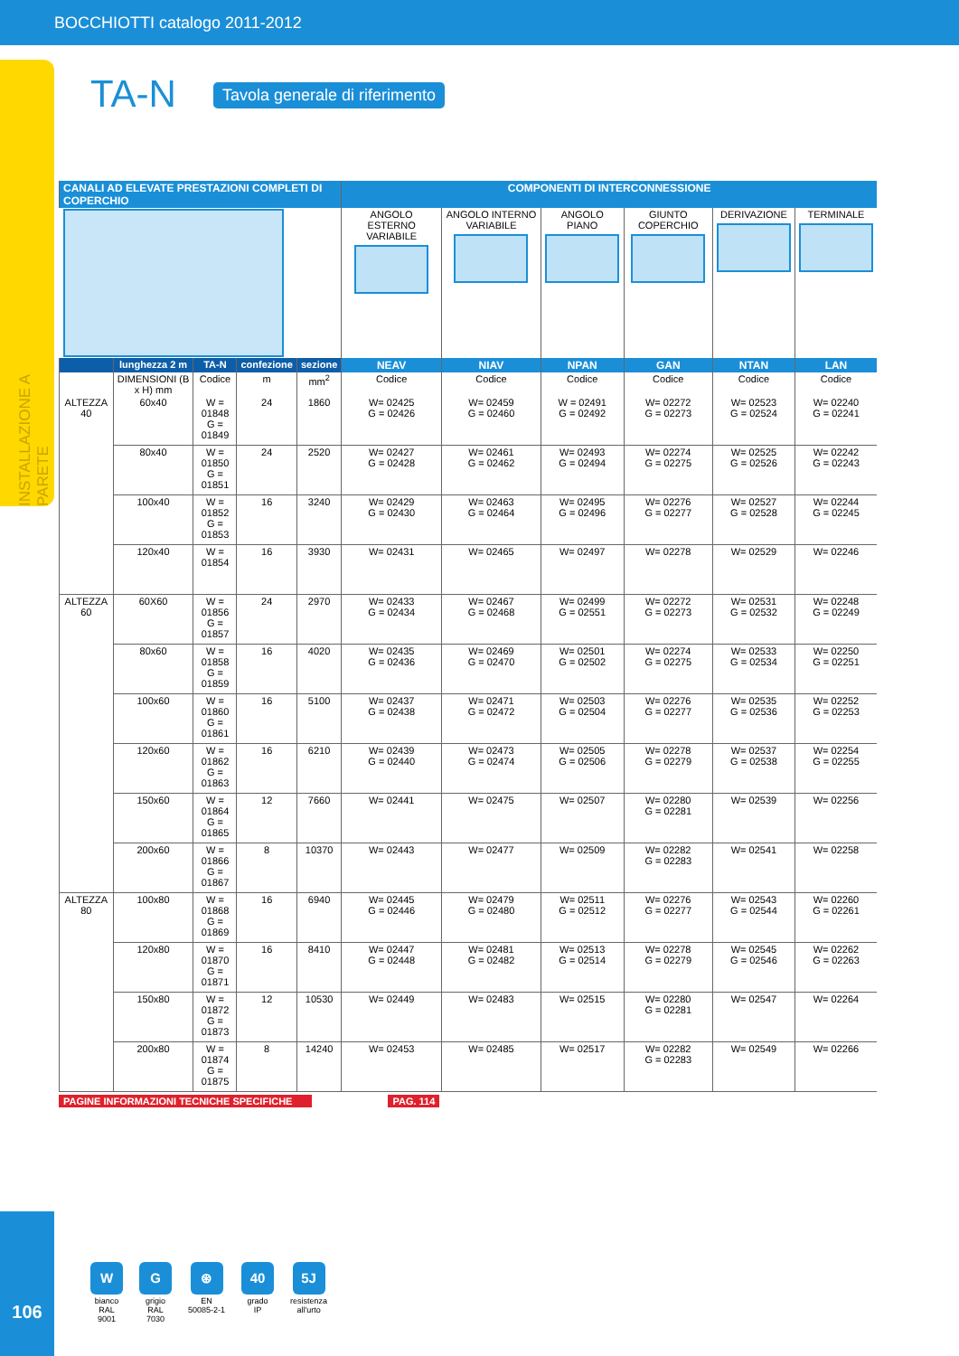BOCCHIOTTI catalogo 2011-2012
INSTALLAZIONE A PARETE
TA-N Tavola generale di riferimento
| CANALI AD ELEVATE PRESTAZIONI COMPLETI DI COPERCHIO | | | | | COMPONENTI DI INTERCONNESSIONE | | | | | |
| --- | --- | --- | --- | --- | --- | --- | --- | --- | --- | --- |
| | | | | | ANGOLO ESTERNO VARIABILE | ANGOLO INTERNO VARIABILE | ANGOLO PIANO | GIUNTO COPERCHIO | DERIVAZIONE | TERMINALE |
| | lunghezza 2 m | TA-N | confezione | sezione | NEAV | NIAV | NPAN | GAN | NTAN | LAN |
| | DIMENSIONI (B x H) mm | Codice | m | mm<sup>2</sup> | Codice | Codice | Codice | Codice | Codice | Codice |
| ALTEZZA 40 | 60x40 | W = 01848 G = 01849 | 24 | 1860 | W= 02425 G = 02426 | W= 02459 G = 02460 | W = 02491 G = 02492 | W= 02272 G = 02273 | W= 02523 G = 02524 | W= 02240 G = 02241 |
| | 80x40 | W = 01850 G = 01851 | 24 | 2520 | W= 02427 G = 02428 | W= 02461 G = 02462 | W= 02493 G = 02494 | W= 02274 G = 02275 | W= 02525 G = 02526 | W= 02242 G = 02243 |
| | 100x40 | W = 01852 G = 01853 | 16 | 3240 | W= 02429 G = 02430 | W= 02463 G = 02464 | W= 02495 G = 02496 | W= 02276 G = 02277 | W= 02527 G = 02528 | W= 02244 G = 02245 |
| | 120x40 | W = 01854 | 16 | 3930 | W= 02431 | W= 02465 | W= 02497 | W= 02278 | W= 02529 | W= 02246 |
| ALTEZZA 60 | 60X60 | W = 01856 G = 01857 | 24 | 2970 | W= 02433 G = 02434 | W= 02467 G = 02468 | W= 02499 G = 02551 | W= 02272 G = 02273 | W= 02531 G = 02532 | W= 02248 G = 02249 |
| | 80x60 | W = 01858 G = 01859 | 16 | 4020 | W= 02435 G = 02436 | W= 02469 G = 02470 | W= 02501 G = 02502 | W= 02274 G = 02275 | W= 02533 G = 02534 | W= 02250 G = 02251 |
| | 100x60 | W = 01860 G = 01861 | 16 | 5100 | W= 02437 G = 02438 | W= 02471 G = 02472 | W= 02503 G = 02504 | W= 02276 G = 02277 | W= 02535 G = 02536 | W= 02252 G = 02253 |
| | 120x60 | W = 01862 G = 01863 | 16 | 6210 | W= 02439 G = 02440 | W= 02473 G = 02474 | W= 02505 G = 02506 | W= 02278 G = 02279 | W= 02537 G = 02538 | W= 02254 G = 02255 |
| | 150x60 | W = 01864 G = 01865 | 12 | 7660 | W= 02441 | W= 02475 | W= 02507 | W= 02280 G = 02281 | W= 02539 | W= 02256 |
| | 200x60 | W = 01866 G = 01867 | 8 | 10370 | W= 02443 | W= 02477 | W= 02509 | W= 02282 G = 02283 | W= 02541 | W= 02258 |
| ALTEZZA 80 | 100x80 | W = 01868 G = 01869 | 16 | 6940 | W= 02445 G = 02446 | W= 02479 G = 02480 | W= 02511 G = 02512 | W= 02276 G = 02277 | W= 02543 G = 02544 | W= 02260 G = 02261 |
| | 120x80 | W = 01870 G = 01871 | 16 | 8410 | W= 02447 G = 02448 | W= 02481 G = 02482 | W= 02513 G = 02514 | W= 02278 G = 02279 | W= 02545 G = 02546 | W= 02262 G = 02263 |
| | 150x80 | W = 01872 G = 01873 | 12 | 10530 | W= 02449 | W= 02483 | W= 02515 | W= 02280 G = 02281 | W= 02547 | W= 02264 |
| | 200x80 | W = 01874 G = 01875 | 8 | 14240 | W= 02453 | W= 02485 | W= 02517 | W= 02282 G = 02283 | W= 02549 | W= 02266 |
PAGINE INFORMAZIONI TECNICHE SPECIFICHE PAG. 114
106
Wbianco
RAL
9001
Ggrigio
RAL
7030
⊛
EN
50085-2-1
40
grado
IP
5J
resistenza
all'urto